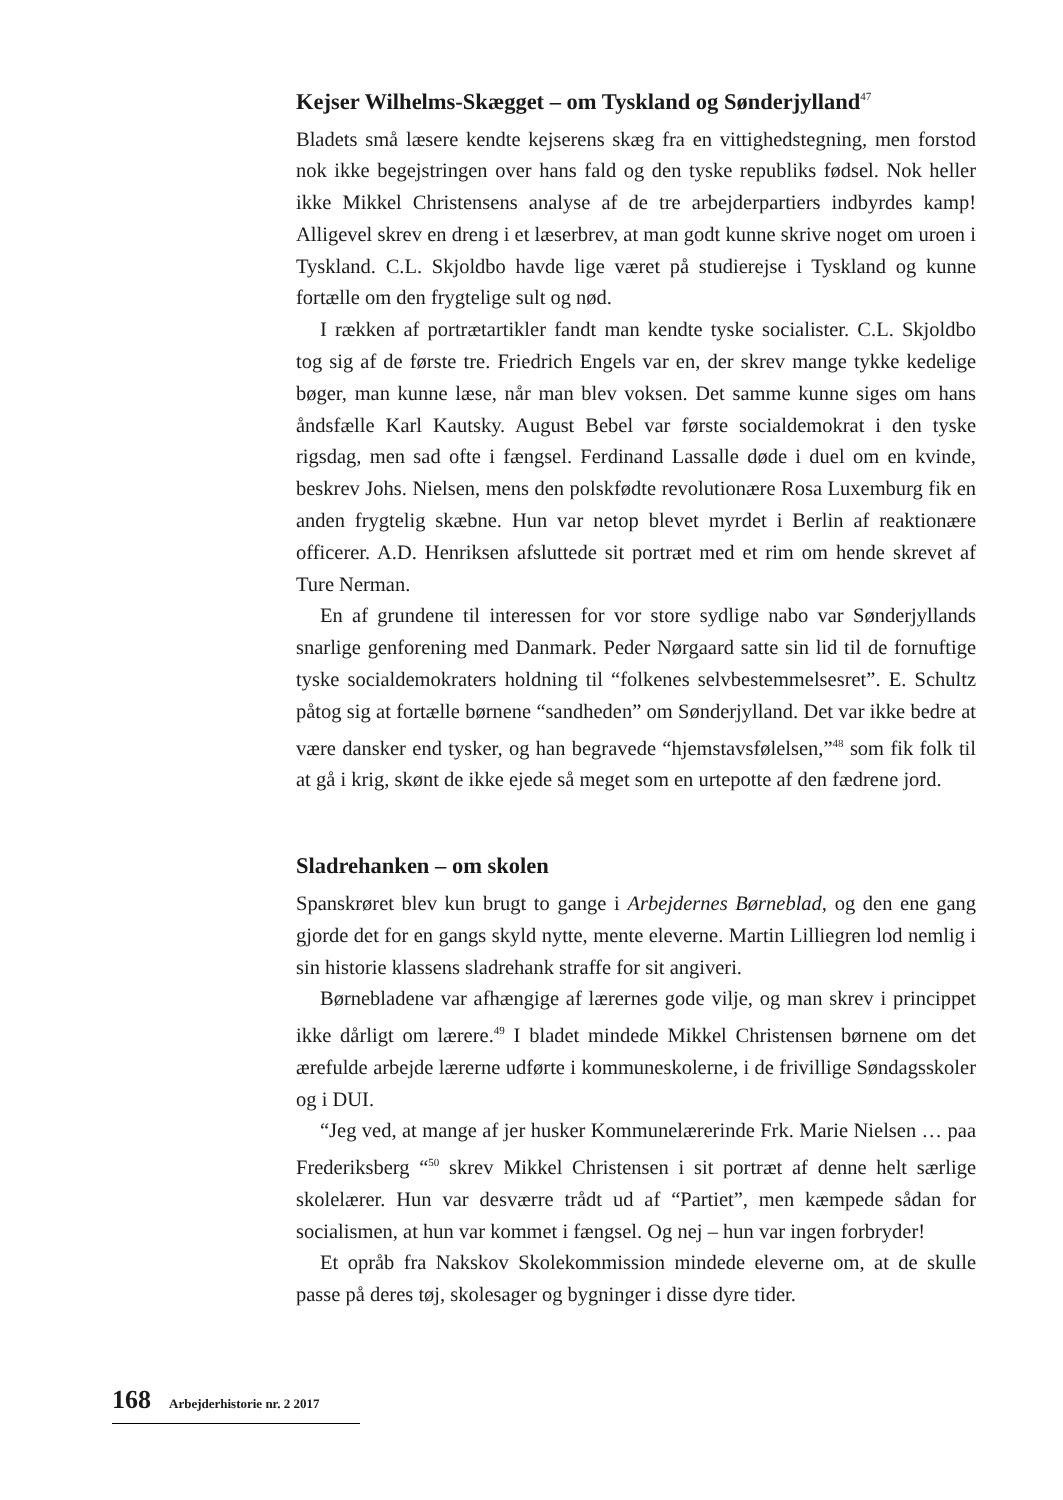Kejser Wilhelms-Skægget – om Tyskland og Sønderjylland<sup>47</sup>
Bladets små læsere kendte kejserens skæg fra en vittighedstegning, men forstod nok ikke begejstringen over hans fald og den tyske republiks fødsel. Nok heller ikke Mikkel Christensens analyse af de tre arbejderpartiers indbyrdes kamp! Alligevel skrev en dreng i et læserbrev, at man godt kunne skrive noget om uroen i Tyskland. C.L. Skjoldbo havde lige været på studierejse i Tyskland og kunne fortælle om den frygtelige sult og nød.
I rækken af portrætartikler fandt man kendte tyske socialister. C.L. Skjoldbo tog sig af de første tre. Friedrich Engels var en, der skrev mange tykke kedelige bøger, man kunne læse, når man blev voksen. Det samme kunne siges om hans åndsfælle Karl Kautsky. August Bebel var første socialdemokrat i den tyske rigsdag, men sad ofte i fængsel. Ferdinand Lassalle døde i duel om en kvinde, beskrev Johs. Nielsen, mens den polskfødte revolutionære Rosa Luxemburg fik en anden frygtelig skæbne. Hun var netop blevet myrdet i Berlin af reaktionære officerer. A.D. Henriksen afsluttede sit portræt med et rim om hende skrevet af Ture Nerman.
En af grundene til interessen for vor store sydlige nabo var Sønderjyllands snarlige genforening med Danmark. Peder Nørgaard satte sin lid til de fornuftige tyske socialdemokraters holdning til “folkenes selvbestemmelsesret”. E. Schultz påtog sig at fortælle børnene “sandheden” om Sønderjylland. Det var ikke bedre at være dansker end tysker, og han begravede “hjemstavsfølelsen,”<sup>48</sup> som fik folk til at gå i krig, skønt de ikke ejede så meget som en urtepotte af den fædrene jord.
Sladrehanken – om skolen
Spanskrøret blev kun brugt to gange i Arbejdernes Børneblad, og den ene gang gjorde det for en gangs skyld nytte, mente eleverne. Martin Lilliegren lod nemlig i sin historie klassens sladrehank straffe for sit angiveri.
Børnebladene var afhængige af lærernes gode vilje, og man skrev i princippet ikke dårligt om lærere.<sup>49</sup> I bladet mindede Mikkel Christensen børnene om det ærefulde arbejde lærerne udførte i kommuneskolerne, i de frivillige Søndagsskoler og i DUI.
“Jeg ved, at mange af jer husker Kommunelærerinde Frk. Marie Nielsen … paa Frederiksberg “<sup>50</sup> skrev Mikkel Christensen i sit portræt af denne helt særlige skolelærer. Hun var desværre trådt ud af “Partiet”, men kæmpede sådan for socialismen, at hun var kommet i fængsel. Og nej – hun var ingen forbryder!
Et opråb fra Nakskov Skolekommission mindede eleverne om, at de skulle passe på deres tøj, skolesager og bygninger i disse dyre tider.
168 Arbejderhistorie nr. 2 2017